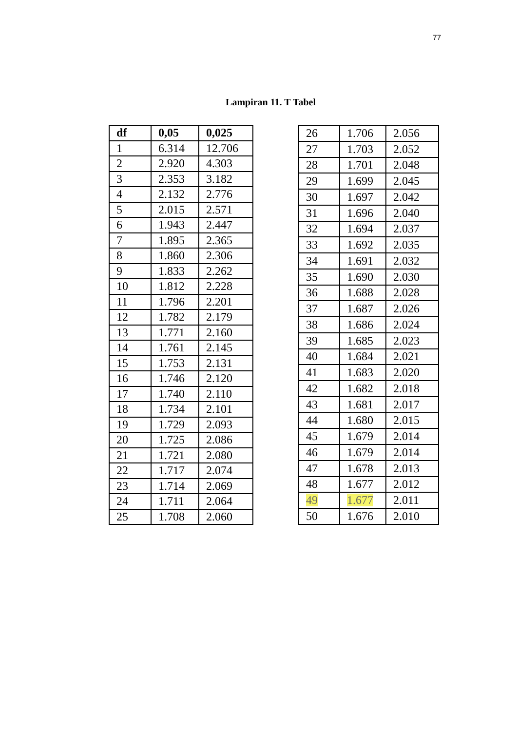77
Lampiran 11. T Tabel
| df | 0,05 | 0,025 |
| --- | --- | --- |
| 1 | 6.314 | 12.706 |
| 2 | 2.920 | 4.303 |
| 3 | 2.353 | 3.182 |
| 4 | 2.132 | 2.776 |
| 5 | 2.015 | 2.571 |
| 6 | 1.943 | 2.447 |
| 7 | 1.895 | 2.365 |
| 8 | 1.860 | 2.306 |
| 9 | 1.833 | 2.262 |
| 10 | 1.812 | 2.228 |
| 11 | 1.796 | 2.201 |
| 12 | 1.782 | 2.179 |
| 13 | 1.771 | 2.160 |
| 14 | 1.761 | 2.145 |
| 15 | 1.753 | 2.131 |
| 16 | 1.746 | 2.120 |
| 17 | 1.740 | 2.110 |
| 18 | 1.734 | 2.101 |
| 19 | 1.729 | 2.093 |
| 20 | 1.725 | 2.086 |
| 21 | 1.721 | 2.080 |
| 22 | 1.717 | 2.074 |
| 23 | 1.714 | 2.069 |
| 24 | 1.711 | 2.064 |
| 25 | 1.708 | 2.060 |
| 26 | 1.706 | 2.056 |
| 27 | 1.703 | 2.052 |
| 28 | 1.701 | 2.048 |
| 29 | 1.699 | 2.045 |
| 30 | 1.697 | 2.042 |
| 31 | 1.696 | 2.040 |
| 32 | 1.694 | 2.037 |
| 33 | 1.692 | 2.035 |
| 34 | 1.691 | 2.032 |
| 35 | 1.690 | 2.030 |
| 36 | 1.688 | 2.028 |
| 37 | 1.687 | 2.026 |
| 38 | 1.686 | 2.024 |
| 39 | 1.685 | 2.023 |
| 40 | 1.684 | 2.021 |
| 41 | 1.683 | 2.020 |
| 42 | 1.682 | 2.018 |
| 43 | 1.681 | 2.017 |
| 44 | 1.680 | 2.015 |
| 45 | 1.679 | 2.014 |
| 46 | 1.679 | 2.014 |
| 47 | 1.678 | 2.013 |
| 48 | 1.677 | 2.012 |
| 49 | 1.677 | 2.011 |
| 50 | 1.676 | 2.010 |